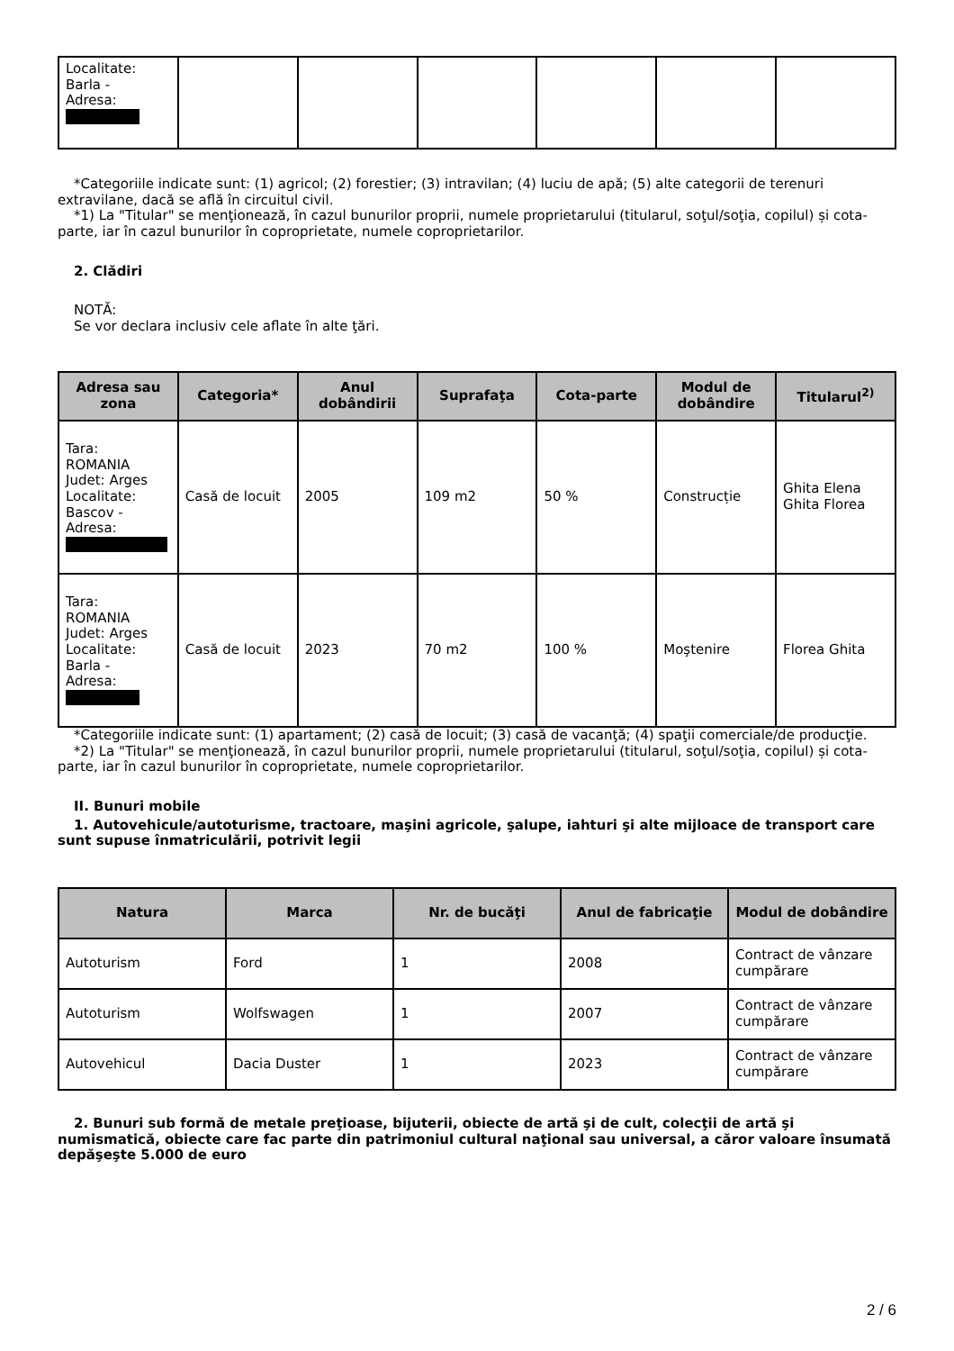| Localitate: Barla - Adresa: | | | | | | |
*Categoriile indicate sunt: (1) agricol; (2) forestier; (3) intravilan; (4) luciu de apă; (5) alte categorii de terenuri extravilane, dacă se află în circuitul civil.
*1) La "Titular" se menţionează, în cazul bunurilor proprii, numele proprietarului (titularul, soţul/soţia, copilul) și cota-parte, iar în cazul bunurilor în coproprietate, numele coproprietarilor.
2. Clădiri
NOTĂ:
Se vor declara inclusiv cele aflate în alte ţări.
| Adresa sau zona | Categoria* | Anul dobândirii | Suprafaţa | Cota-parte | Modul de dobândire | Titularul<sup>2)</sup> |
| --- | --- | --- | --- | --- | --- | --- |
| Tara: ROMANIA Judet: Arges Localitate: Bascov - Adresa: | Casă de locuit | 2005 | 109 m2 | 50 % | Construcție | Ghita Elena Ghita Florea |
| Tara: ROMANIA Judet: Arges Localitate: Barla - Adresa: | Casă de locuit | 2023 | 70 m2 | 100 % | Moştenire | Florea Ghita |
*Categoriile indicate sunt: (1) apartament; (2) casă de locuit; (3) casă de vacanţă; (4) spaţii comerciale/de producţie.
*2) La "Titular" se menţionează, în cazul bunurilor proprii, numele proprietarului (titularul, soţul/soţia, copilul) și cota-parte, iar în cazul bunurilor în coproprietate, numele coproprietarilor.
II. Bunuri mobile
1. Autovehicule/autoturisme, tractoare, maşini agricole, şalupe, iahturi şi alte mijloace de transport care sunt supuse înmatriculării, potrivit legii
| Natura | Marca | Nr. de bucăţi | Anul de fabricaţie | Modul de dobândire |
| --- | --- | --- | --- | --- |
| Autoturism | Ford | 1 | 2008 | Contract de vânzare cumpărare |
| Autoturism | Wolfswagen | 1 | 2007 | Contract de vânzare cumpărare |
| Autovehicul | Dacia Duster | 1 | 2023 | Contract de vânzare cumpărare |
2. Bunuri sub formă de metale preţioase, bijuterii, obiecte de artă şi de cult, colecţii de artă şi numismatică, obiecte care fac parte din patrimoniul cultural naţional sau universal, a căror valoare însumată depăşeşte 5.000 de euro
2 / 6